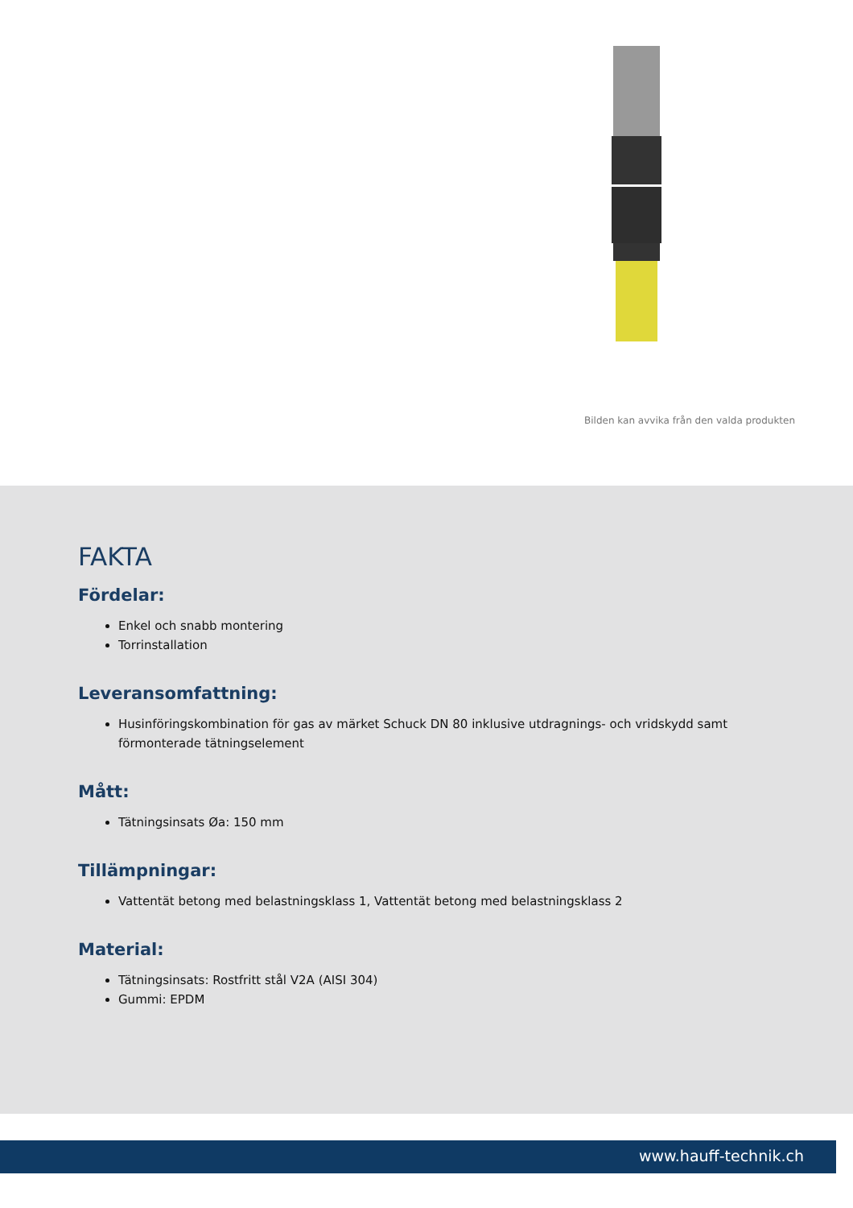Bilden kan avvika från den valda produkten
FAKTA
Fördelar:
Enkel och snabb montering
Torrinstallation
Leveransomfattning:
Husinföringskombination för gas av märket Schuck DN 80 inklusive utdragnings- och vridskydd samt förmonterade tätningselement
Mått:
Tätningsinsats Øa: 150 mm
Tillämpningar:
Vattentät betong med belastningsklass 1, Vattentät betong med belastningsklass 2
Material:
Tätningsinsats: Rostfritt stål V2A (AISI 304)
Gummi: EPDM
www.hauff-technik.ch